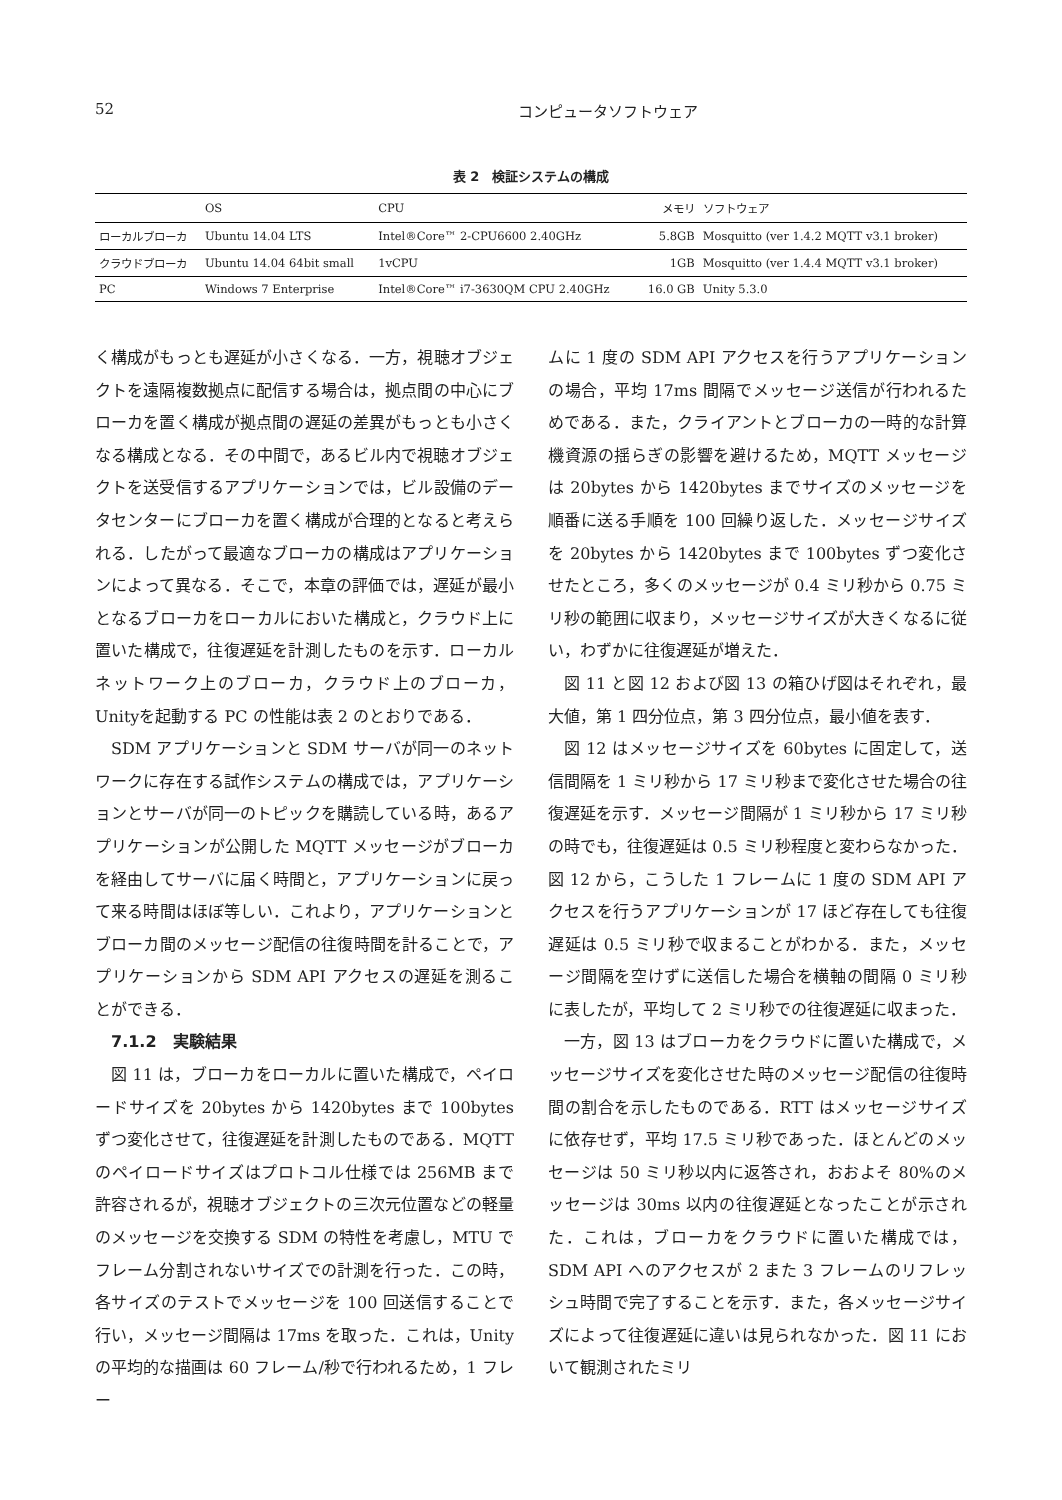52 コンピュータソフトウェア
表 2　検証システムの構成
| | OS | CPU | メモリ | ソフトウェア |
| --- | --- | --- | --- | --- |
| ローカルブローカ | Ubuntu 14.04 LTS | Intel®Core™ 2-CPU6600 2.40GHz | 5.8GB | Mosquitto (ver 1.4.2 MQTT v3.1 broker) |
| クラウドブローカ | Ubuntu 14.04 64bit small | 1vCPU | 1GB | Mosquitto (ver 1.4.4 MQTT v3.1 broker) |
| PC | Windows 7 Enterprise | Intel®Core™ i7-3630QM CPU 2.40GHz | 16.0 GB | Unity 5.3.0 |
く構成がもっとも遅延が小さくなる．一方，視聴オブジェクトを遠隔複数拠点に配信する場合は，拠点間の中心にブローカを置く構成が拠点間の遅延の差異がもっとも小さくなる構成となる．その中間で，あるビル内で視聴オブジェクトを送受信するアプリケーションでは，ビル設備のデータセンターにブローカを置く構成が合理的となると考えられる．したがって最適なブローカの構成はアプリケーションによって異なる．そこで，本章の評価では，遅延が最小となるブローカをローカルにおいた構成と，クラウド上に置いた構成で，往復遅延を計測したものを示す．ローカルネットワーク上のブローカ，クラウド上のブローカ，Unityを起動する PC の性能は表 2 のとおりである．
SDM アプリケーションと SDM サーバが同一のネットワークに存在する試作システムの構成では，アプリケーションとサーバが同一のトピックを購読している時，あるアプリケーションが公開した MQTT メッセージがブローカを経由してサーバに届く時間と，アプリケーションに戻って来る時間はほぼ等しい．これより，アプリケーションとブローカ間のメッセージ配信の往復時間を計ることで，アプリケーションから SDM API アクセスの遅延を測ることができる．
7.1.2　実験結果
図 11 は，ブローカをローカルに置いた構成で，ペイロードサイズを 20bytes から 1420bytes まで 100bytes ずつ変化させて，往復遅延を計測したものである．MQTT のペイロードサイズはプロトコル仕様では 256MB まで許容されるが，視聴オブジェクトの三次元位置などの軽量のメッセージを交換する SDM の特性を考慮し，MTU でフレーム分割されないサイズでの計測を行った．この時，各サイズのテストでメッセージを 100 回送信することで行い，メッセージ間隔は 17ms を取った．これは，Unity の平均的な描画は 60 フレーム/秒で行われるため，1 フレー
ムに 1 度の SDM API アクセスを行うアプリケーションの場合，平均 17ms 間隔でメッセージ送信が行われるためである．また，クライアントとブローカの一時的な計算機資源の揺らぎの影響を避けるため，MQTT メッセージは 20bytes から 1420bytes までサイズのメッセージを順番に送る手順を 100 回繰り返した．メッセージサイズを 20bytes から 1420bytes まで 100bytes ずつ変化させたところ，多くのメッセージが 0.4 ミリ秒から 0.75 ミリ秒の範囲に収まり，メッセージサイズが大きくなるに従い，わずかに往復遅延が増えた．
図 11 と図 12 および図 13 の箱ひげ図はそれぞれ，最大値，第 1 四分位点，第 3 四分位点，最小値を表す．
図 12 はメッセージサイズを 60bytes に固定して，送信間隔を 1 ミリ秒から 17 ミリ秒まで変化させた場合の往復遅延を示す．メッセージ間隔が 1 ミリ秒から 17 ミリ秒の時でも，往復遅延は 0.5 ミリ秒程度と変わらなかった．図 12 から，こうした 1 フレームに 1 度の SDM API アクセスを行うアプリケーションが 17 ほど存在しても往復遅延は 0.5 ミリ秒で収まることがわかる．また，メッセージ間隔を空けずに送信した場合を横軸の間隔 0 ミリ秒に表したが，平均して 2 ミリ秒での往復遅延に収まった．
一方，図 13 はブローカをクラウドに置いた構成で，メッセージサイズを変化させた時のメッセージ配信の往復時間の割合を示したものである．RTT はメッセージサイズに依存せず，平均 17.5 ミリ秒であった．ほとんどのメッセージは 50 ミリ秒以内に返答され，おおよそ 80%のメッセージは 30ms 以内の往復遅延となったことが示された．これは，ブローカをクラウドに置いた構成では，SDM API へのアクセスが 2 また 3 フレームのリフレッシュ時間で完了することを示す．また，各メッセージサイズによって往復遅延に違いは見られなかった．図 11 において観測されたミリ